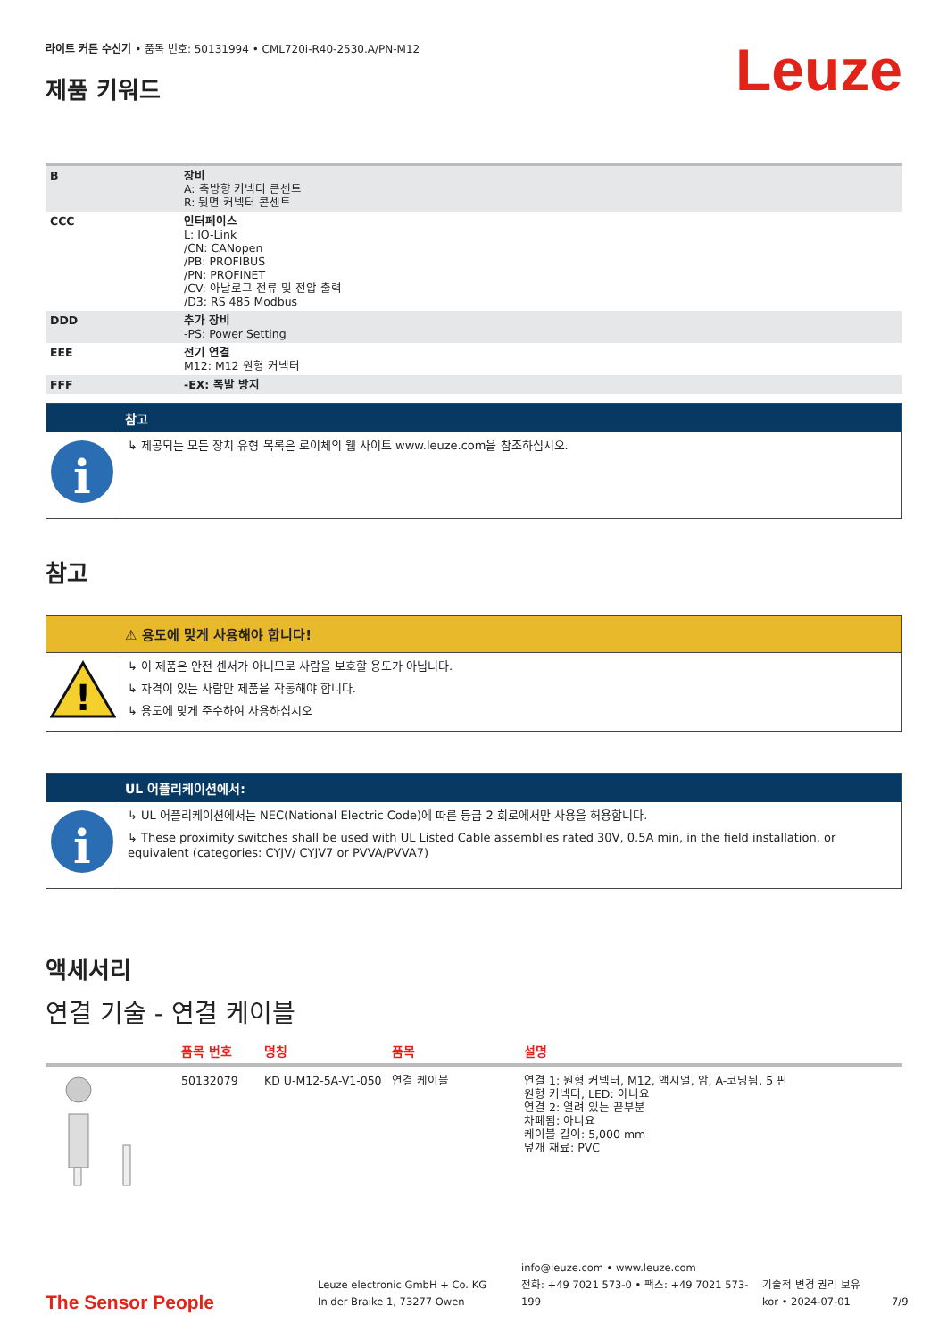라이트 커튼 수신기 • 품목 번호: 50131994 • CML720i-R40-2530.A/PN-M12
제품 키워드
Leuze
| B | 장비 A: 축방향 커넥터 콘센트 R: 뒷면 커넥터 콘센트 |
| CCC | 인터페이스 L: IO-Link /CN: CANopen /PB: PROFIBUS /PN: PROFINET /CV: 아날로그 전류 및 전압 출력 /D3: RS 485 Modbus |
| DDD | 추가 장비 -PS: Power Setting |
| EEE | 전기 연결 M12: M12 원형 커넥터 |
| FFF | -EX: 폭발 방지 |
참고
i
↳ 제공되는 모든 장치 유형 목록은 로이체의 웹 사이트 www.leuze.com을 참조하십시오.
참고
⚠ 용도에 맞게 사용해야 합니다!
!
↳ 이 제품은 안전 센서가 아니므로 사람을 보호할 용도가 아닙니다.
↳ 자격이 있는 사람만 제품을 작동해야 합니다.
↳ 용도에 맞게 준수하여 사용하십시오
UL 어플리케이션에서:
i
↳ UL 어플리케이션에서는 NEC(National Electric Code)에 따른 등급 2 회로에서만 사용을 허용합니다.
↳ These proximity switches shall be used with UL Listed Cable assemblies rated 30V, 0.5A min, in the field installation, or equivalent (categories: CYJV/ CYJV7 or PVVA/PVVA7)
액세서리
연결 기술 - 연결 케이블
| | 품목 번호 | 명칭 | 품목 | 설명 |
| --- | --- | --- | --- | --- |
| | 50132079 | KD U-M12-5A-V1-050 | 연결 케이블 | 연결 1: 원형 커넥터, M12, 액시얼, 암, A-코딩됨, 5 핀 원형 커넥터, LED: 아니요 연결 2: 열려 있는 끝부분 차폐됨: 아니요 케이블 길이: 5,000 mm 덮개 재료: PVC |
The Sensor People
Leuze electronic GmbH + Co. KG
In der Braike 1, 73277 Owen
info@leuze.com • www.leuze.com
전화: +49 7021 573-0 • 팩스: +49 7021 573-199
기술적 변경 권리 보유
kor • 2024-07-01
7/9